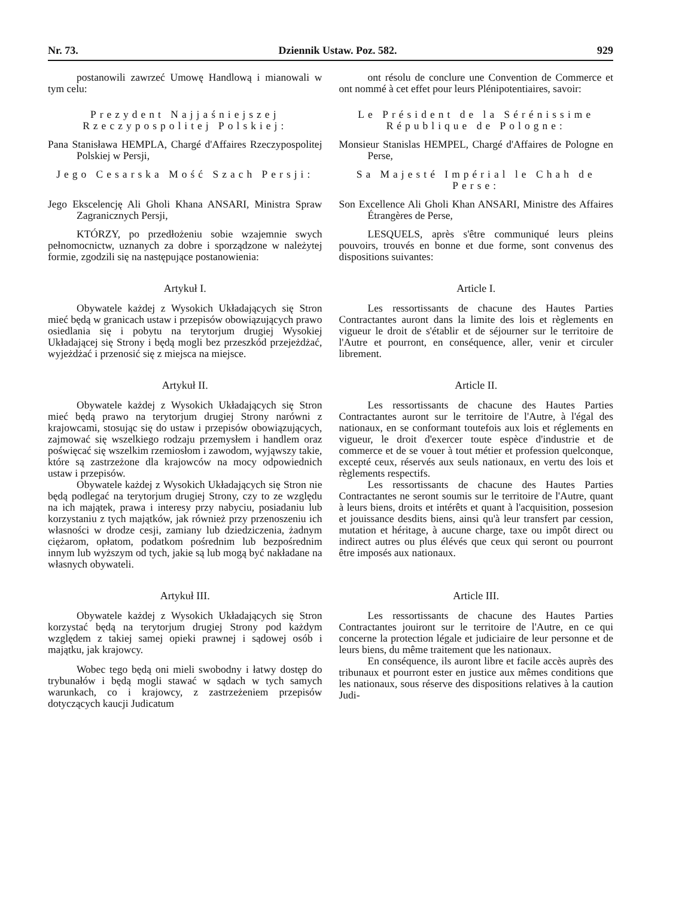Nr. 73. Dziennik Ustaw. Poz. 582. 929
postanowili zawrzeć Umowę Handlową i mianowali w tym celu:
ont résolu de conclure une Convention de Commerce et ont nommé à cet effet pour leurs Plénipotentiaires, savoir:
Prezydent Najjaśniejszej Rzeczypospolitej Polskiej:
Le Président de la Sérénissime République de Pologne:
Pana Stanisława HEMPLA, Chargé d'Affaires Rzeczypospolitej Polskiej w Persji,
Monsieur Stanislas HEMPEL, Chargé d'Affaires de Pologne en Perse,
Jego Cesarska Mość Szach Persji:
Sa Majesté Impérial le Chah de Perse:
Jego Ekscelencję Ali Gholi Khana ANSARI, Ministra Spraw Zagranicznych Persji,
Son Excellence Ali Gholi Khan ANSARI, Ministre des Affaires Étrangères de Perse,
KTÓRZY, po przedłożeniu sobie wzajemnie swych pełnomocnictw, uznanych za dobre i sporządzone w należytej formie, zgodzili się na następujące postanowienia:
LESQUELS, après s'être communiqué leurs pleins pouvoirs, trouvés en bonne et due forme, sont convenus des dispositions suivantes:
Artykuł I.
Obywatele każdej z Wysokich Układających się Stron mieć będą w granicach ustaw i przepisów obowiązujących prawo osiedlania się i pobytu na terytorjum drugiej Wysokiej Układającej się Strony i będą mogli bez przeszkód przejeżdżać, wyjeżdżać i przenosić się z miejsca na miejsce.
Article I.
Les ressortissants de chacune des Hautes Parties Contractantes auront dans la limite des lois et règlements en vigueur le droit de s'établir et de séjourner sur le territoire de l'Autre et pourront, en conséquence, aller, venir et circuler librement.
Artykuł II.
Obywatele każdej z Wysokich Układających się Stron mieć będą prawo na terytorjum drugiej Strony narówni z krajowcami, stosując się do ustaw i przepisów obowiązujących, zajmować się wszelkiego rodzaju przemysłem i handlem oraz poświęcać się wszelkim rzemiosłom i zawodom, wyjąwszy takie, które są zastrzeżone dla krajowców na mocy odpowiednich ustaw i przepisów.
Obywatele każdej z Wysokich Układających się Stron nie będą podlegać na terytorjum drugiej Strony, czy to ze względu na ich majątek, prawa i interesy przy nabyciu, posiadaniu lub korzystaniu z tych majątków, jak również przy przenoszeniu ich własności w drodze cesji, zamiany lub dziedziczenia, żadnym ciężarom, opłatom, podatkom pośrednim lub bezpośrednim innym lub wyższym od tych, jakie są lub mogą być nakładane na własnych obywateli.
Article II.
Les ressortissants de chacune des Hautes Parties Contractantes auront sur le territoire de l'Autre, à l'égal des nationaux, en se conformant toutefois aux lois et réglements en vigueur, le droit d'exercer toute espèce d'industrie et de commerce et de se vouer à tout métier et profession quelconque, excepté ceux, réservés aux seuls nationaux, en vertu des lois et règlements respectifs.
Les ressortissants de chacune des Hautes Parties Contractantes ne seront soumis sur le territoire de l'Autre, quant à leurs biens, droits et intérêts et quant à l'acquisition, possesion et jouissance desdits biens, ainsi qu'à leur transfert par cession, mutation et héritage, à aucune charge, taxe ou impôt direct ou indirect autres ou plus élévés que ceux qui seront ou pourront être imposés aux nationaux.
Artykuł III.
Obywatele każdej z Wysokich Układających się Stron korzystać będą na terytorjum drugiej Strony pod każdym względem z takiej samej opieki prawnej i sądowej osób i majątku, jak krajowcy.
Wobec tego będą oni mieli swobodny i łatwy dostęp do trybunałów i będą mogli stawać w sądach w tych samych warunkach, co i krajowcy, z zastrzeżeniem przepisów dotyczących kaucji Judicatum
Article III.
Les ressortissants de chacune des Hautes Parties Contractantes jouiront sur le territoire de l'Autre, en ce qui concerne la protection légale et judiciaire de leur personne et de leurs biens, du même traitement que les nationaux.
En conséquence, ils auront libre et facile accès auprès des tribunaux et pourront ester en justice aux mêmes conditions que les nationaux, sous réserve des dispositions relatives à la caution Judi-